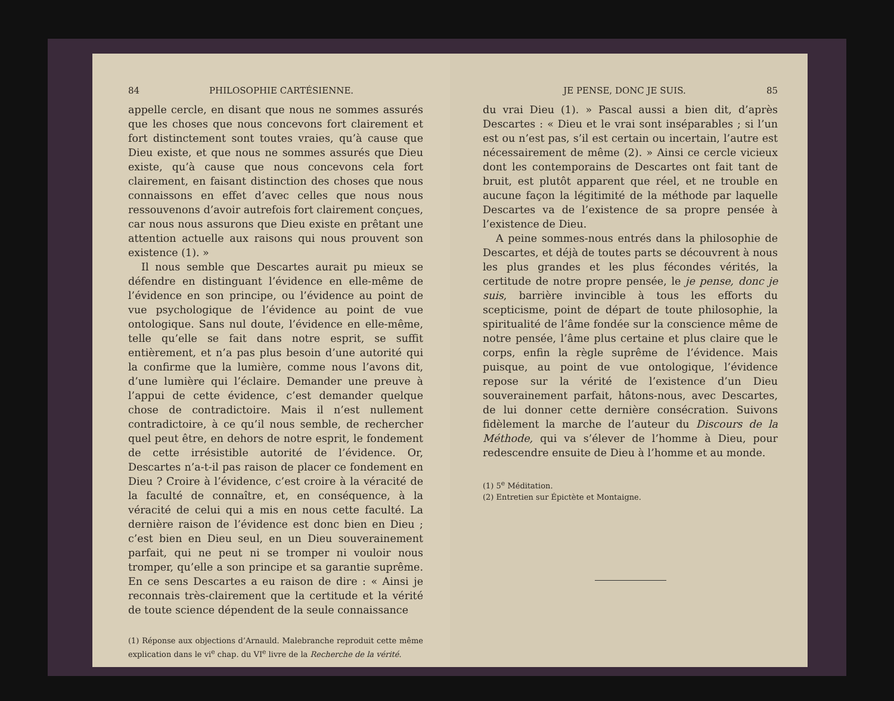84 PHILOSOPHIE CARTÉSIENNE.
appelle cercle, en disant que nous ne sommes assurés que les choses que nous concevons fort clairement et fort distinctement sont toutes vraies, qu’à cause que Dieu existe, et que nous ne sommes assurés que Dieu existe, qu’à cause que nous concevons cela fort clairement, en faisant distinction des choses que nous connaissons en effet d’avec celles que nous nous ressouvenons d’avoir autrefois fort clairement conçues, car nous nous assurons que Dieu existe en prêtant une attention actuelle aux raisons qui nous prouvent son existence (1). »
Il nous semble que Descartes aurait pu mieux se défendre en distinguant l’évidence en elle-même de l’évidence en son principe, ou l’évidence au point de vue psychologique de l’évidence au point de vue ontologique. Sans nul doute, l’évidence en elle-même, telle qu’elle se fait dans notre esprit, se suffit entièrement, et n’a pas plus besoin d’une autorité qui la confirme que la lumière, comme nous l’avons dit, d’une lumière qui l’éclaire. Demander une preuve à l’appui de cette évidence, c’est demander quelque chose de contradictoire. Mais il n’est nullement contradictoire, à ce qu’il nous semble, de rechercher quel peut être, en dehors de notre esprit, le fondement de cette irrésistible autorité de l’évidence. Or, Descartes n’a-t-il pas raison de placer ce fondement en Dieu ? Croire à l’évidence, c’est croire à la véracité de la faculté de connaître, et, en conséquence, à la véracité de celui qui a mis en nous cette faculté. La dernière raison de l’évidence est donc bien en Dieu ; c’est bien en Dieu seul, en un Dieu souverainement parfait, qui ne peut ni se tromper ni vouloir nous tromper, qu’elle a son principe et sa garantie suprême. En ce sens Descartes a eu raison de dire : « Ainsi je reconnais très-clairement que la certitude et la vérité de toute science dépendent de la seule connaissance
(1) Réponse aux objections d’Arnauld. Malebranche reproduit cette même explication dans le vi<sup>e</sup> chap. du VI<sup>e</sup> livre de la Recherche de la vérité.
JE PENSE, DONC JE SUIS. 85
du vrai Dieu (1). » Pascal aussi a bien dit, d’après Descartes : « Dieu et le vrai sont inséparables ; si l’un est ou n’est pas, s’il est certain ou incertain, l’autre est nécessairement de même (2). » Ainsi ce cercle vicieux dont les contemporains de Descartes ont fait tant de bruit, est plutôt apparent que réel, et ne trouble en aucune façon la légitimité de la méthode par laquelle Descartes va de l’existence de sa propre pensée à l’existence de Dieu.
A peine sommes-nous entrés dans la philosophie de Descartes, et déjà de toutes parts se découvrent à nous les plus grandes et les plus fécondes vérités, la certitude de notre propre pensée, le je pense, donc je suis, barrière invincible à tous les efforts du scepticisme, point de départ de toute philosophie, la spiritualité de l’âme fondée sur la conscience même de notre pensée, l’âme plus certaine et plus claire que le corps, enfin la règle suprême de l’évidence. Mais puisque, au point de vue ontologique, l’évidence repose sur la vérité de l’existence d’un Dieu souverainement parfait, hâtons-nous, avec Descartes, de lui donner cette dernière consécration. Suivons fidèlement la marche de l’auteur du Discours de la Méthode, qui va s’élever de l’homme à Dieu, pour redescendre ensuite de Dieu à l’homme et au monde.
(1) 5<sup>e</sup> Méditation.
(2) Entretien sur Épictète et Montaigne.